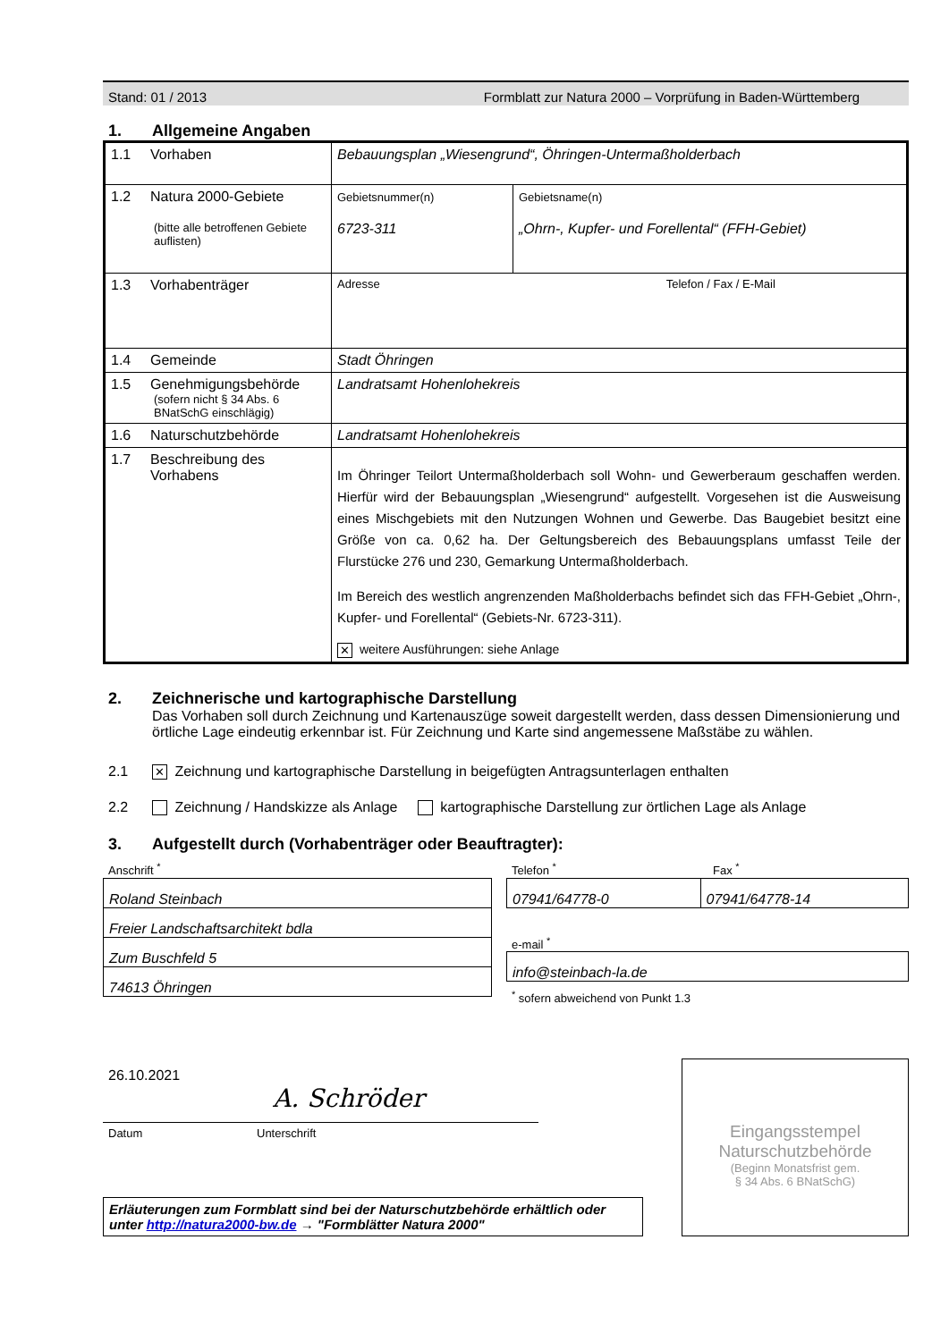Stand: 01 / 2013 Formblatt zur Natura 2000 – Vorprüfung in Baden-Württemberg
1. Allgemeine Angaben
| 1.1 Vorhaben | Bebauungsplan „Wiesengrund“, Öhringen-Untermaßholderbach | |
| 1.2 Natura 2000-Gebiete (bitte alle betroffenen Gebiete auflisten) | Gebietsnummer(n) 6723-311 | Gebietsname(n) „Ohrn-, Kupfer- und Forellental“ (FFH-Gebiet) |
| 1.3 Vorhabenträger | Adresse Telefon / Fax / E-Mail | |
| 1.4 Gemeinde | Stadt Öhringen | |
| 1.5 Genehmigungsbehörde (sofern nicht § 34 Abs. 6 BNatSchG einschlägig) | Landratsamt Hohenlohekreis | |
| 1.6 Naturschutzbehörde | Landratsamt Hohenlohekreis | |
| 1.7 Beschreibung des Vorhabens | Im Öhringer Teilort Untermaßholderbach soll Wohn- und Gewerberaum geschaffen werden. Hierfür wird der Bebauungsplan „Wiesengrund“ aufgestellt. Vorgesehen ist die Ausweisung eines Mischgebiets mit den Nutzungen Wohnen und Gewerbe. Das Baugebiet besitzt eine Größe von ca. 0,62 ha. Der Geltungsbereich des Bebauungsplans umfasst Teile der Flurstücke 276 und 230, Gemarkung Untermaßholderbach. Im Bereich des westlich angrenzenden Maßholderbachs befindet sich das FFH-Gebiet „Ohrn-, Kupfer- und Forellental“ (Gebiets-Nr. 6723-311). ✕ weitere Ausführungen: siehe Anlage | |
2. Zeichnerische und kartographische Darstellung
Das Vorhaben soll durch Zeichnung und Kartenauszüge soweit dargestellt werden, dass dessen Dimensionierung und örtliche Lage eindeutig erkennbar ist. Für Zeichnung und Karte sind angemessene Maßstäbe zu wählen.
2.1 ✕ Zeichnung und kartographische Darstellung in beigefügten Antragsunterlagen enthalten
2.2 Zeichnung / Handskizze als Anlage kartographische Darstellung zur örtlichen Lage als Anlage
3. Aufgestellt durch (Vorhabenträger oder Beauftragter):
Anschrift <sup>*</sup>
| Roland Steinbach |
| Freier Landschaftsarchitekt bdla |
| Zum Buschfeld 5 |
| 74613 Öhringen |
Telefon <sup>*</sup> Fax <sup>*</sup>
| 07941/64778-0 | 07941/64778-14 |
e-mail <sup>*</sup>
| info@steinbach-la.de |
<sup>*</sup> sofern abweichend von Punkt 1.3
26.10.2021
A. Schröder
Datum Unterschrift
Erläuterungen zum Formblatt sind bei der Naturschutzbehörde erhältlich oder unter http://natura2000-bw.de → "Formblätter Natura 2000"
Eingangsstempel
Naturschutzbehörde
(Beginn Monatsfrist gem.
§ 34 Abs. 6 BNatSchG)